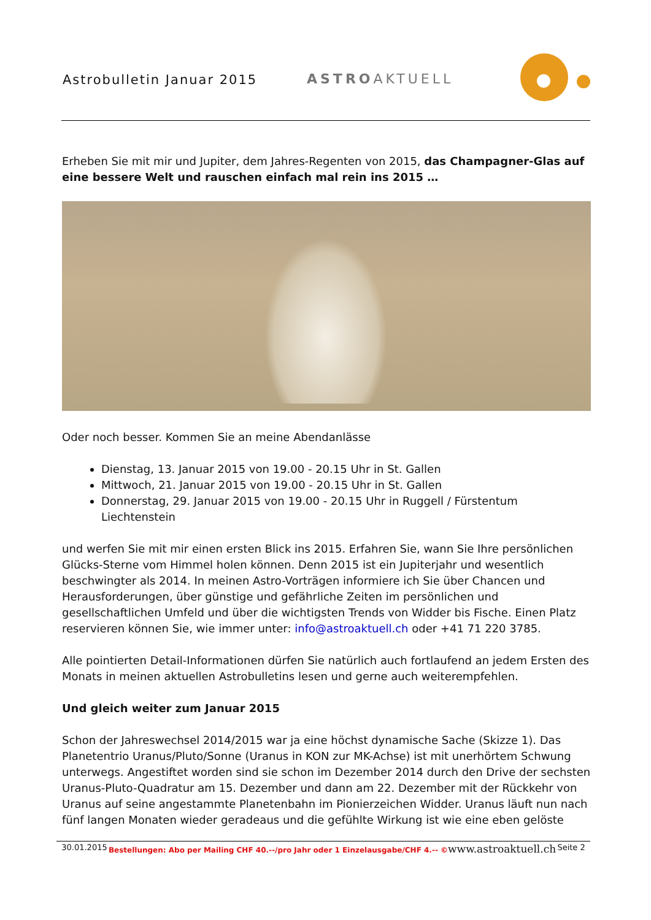Astrobulletin Januar 2015 ASTROAKTUELL
Erheben Sie mit mir und Jupiter, dem Jahres-Regenten von 2015, das Champagner-Glas auf eine bessere Welt und rauschen einfach mal rein ins 2015 …
Oder noch besser. Kommen Sie an meine Abendanlässe
Dienstag, 13. Januar 2015 von 19.00 - 20.15 Uhr in St. Gallen
Mittwoch, 21. Januar 2015 von 19.00 - 20.15 Uhr in St. Gallen
Donnerstag, 29. Januar 2015 von 19.00 - 20.15 Uhr in Ruggell / Fürstentum Liechtenstein
und werfen Sie mit mir einen ersten Blick ins 2015. Erfahren Sie, wann Sie Ihre persönlichen Glücks-Sterne vom Himmel holen können. Denn 2015 ist ein Jupiterjahr und wesentlich beschwingter als 2014. In meinen Astro-Vorträgen informiere ich Sie über Chancen und Herausforderungen, über günstige und gefährliche Zeiten im persönlichen und gesellschaftlichen Umfeld und über die wichtigsten Trends von Widder bis Fische. Einen Platz reservieren können Sie, wie immer unter: info@astroaktuell.ch oder +41 71 220 3785.
Alle pointierten Detail-Informationen dürfen Sie natürlich auch fortlaufend an jedem Ersten des Monats in meinen aktuellen Astrobulletins lesen und gerne auch weiterempfehlen.
Und gleich weiter zum Januar 2015
Schon der Jahreswechsel 2014/2015 war ja eine höchst dynamische Sache (Skizze 1). Das Planetentrio Uranus/Pluto/Sonne (Uranus in KON zur MK-Achse) ist mit unerhörtem Schwung unterwegs. Angestiftet worden sind sie schon im Dezember 2014 durch den Drive der sechsten Uranus-Pluto-Quadratur am 15. Dezember und dann am 22. Dezember mit der Rückkehr von Uranus auf seine angestammte Planetenbahn im Pionierzeichen Widder. Uranus läuft nun nach fünf langen Monaten wieder geradeaus und die gefühlte Wirkung ist wie eine eben gelöste
30.01.2015 Bestellungen: Abo per Mailing CHF 40.--/pro Jahr oder 1 Einzelausgabe/CHF 4.-- ©www.astroaktuell.ch Seite 2